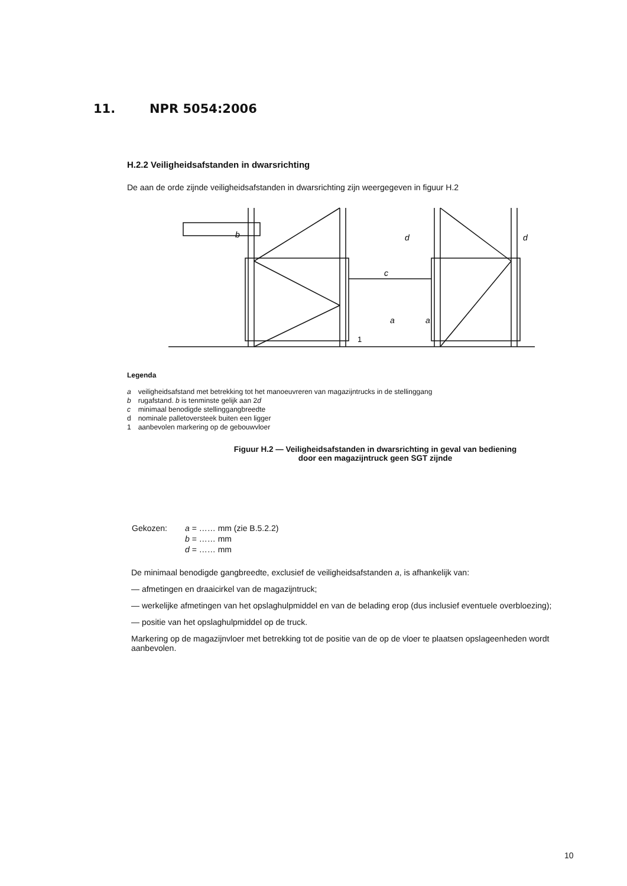11. NPR 5054:2006
H.2.2 Veiligheidsafstanden in dwarsrichting
De aan de orde zijnde veiligheidsafstanden in dwarsrichting zijn weergegeven in figuur H.2
b
c
a
a
d
d
1
Legenda
| a | veiligheidsafstand met betrekking tot het manoeuvreren van magazijntrucks in de stellinggang |
| b | rugafstand. b is tenminste gelijk aan 2 d |
| c | minimaal benodigde stellinggangbreedte |
| d | nominale palletoversteek buiten een ligger |
| 1 | aanbevolen markering op de gebouwvloer |
Figuur H.2 — Veiligheidsafstanden in dwarsrichting in geval van bediening
door een magazijntruck geen SGT zijnde
| Gekozen: | a = …… mm (zie B.5.2.2) |
| | b = …… mm |
| | d = …… mm |
De minimaal benodigde gangbreedte, exclusief de veiligheidsafstanden a, is afhankelijk van:
— afmetingen en draaicirkel van de magazijntruck;
— werkelijke afmetingen van het opslaghulpmiddel en van de belading erop (dus inclusief eventuele overbloezing);
— positie van het opslaghulpmiddel op de truck.
Markering op de magazijnvloer met betrekking tot de positie van de op de vloer te plaatsen opslageenheden wordt aanbevolen.
10